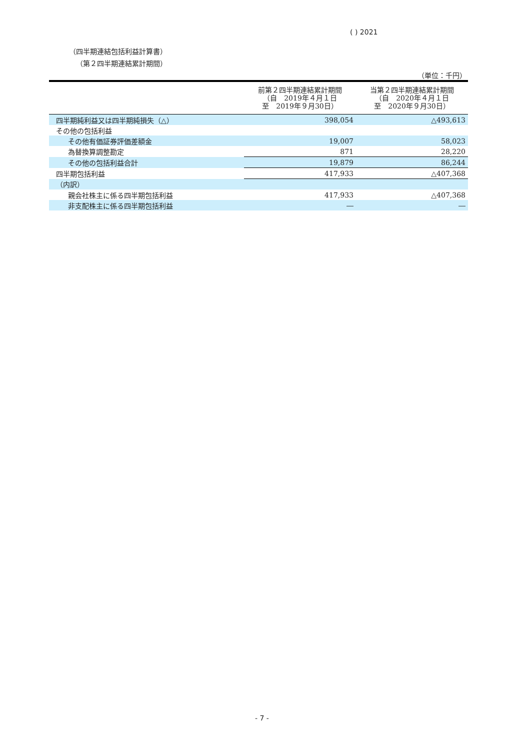( ) 2021
（四半期連結包括利益計算書）
（第２四半期連結累計期間）
（単位：千円）
| | 前第２四半期連結累計期間 （自 2019年４月１日 至 2019年９月30日） | 当第２四半期連結累計期間 （自 2020年４月１日 至 2020年９月30日） |
| --- | --- | --- |
| 四半期純利益又は四半期純損失（△） | 398,054 | △493,613 |
| その他の包括利益 | | |
| その他有価証券評価差額金 | 19,007 | 58,023 |
| 為替換算調整勘定 | 871 | 28,220 |
| その他の包括利益合計 | 19,879 | 86,244 |
| 四半期包括利益 | 417,933 | △407,368 |
| （内訳） | | |
| 親会社株主に係る四半期包括利益 | 417,933 | △407,368 |
| 非支配株主に係る四半期包括利益 | ― | ― |
- 7 -